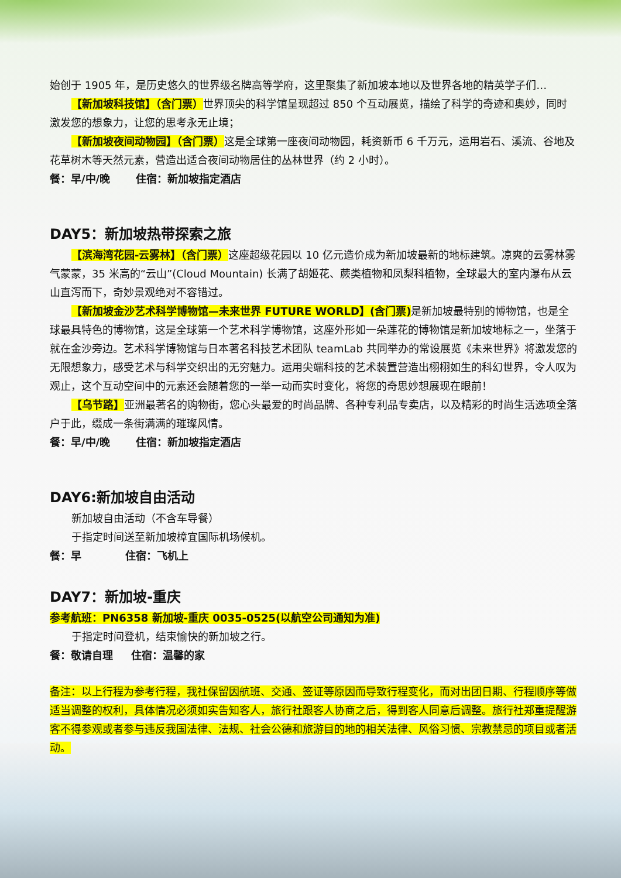始创于 1905 年，是历史悠久的世界级名牌高等学府，这里聚集了新加坡本地以及世界各地的精英学子们…
【新加坡科技馆】（含门票）世界顶尖的科学馆呈现超过 850 个互动展览，描绘了科学的奇迹和奥妙，同时激发您的想象力，让您的思考永无止境；
【新加坡夜间动物园】（含门票）这是全球第一座夜间动物园，耗资新币 6 千万元，运用岩石、溪流、谷地及花草树木等天然元素，营造出适合夜间动物居住的丛林世界（约 2 小时）。
餐：早/中/晚 住宿：新加坡指定酒店
DAY5：新加坡热带探索之旅
【滨海湾花园-云雾林】（含门票）这座超级花园以 10 亿元造价成为新加坡最新的地标建筑。凉爽的云雾林雾气蒙蒙，35 米高的“云山”(Cloud Mountain) 长满了胡姬花、蕨类植物和凤梨科植物，全球最大的室内瀑布从云山直泻而下，奇妙景观绝对不容错过。
【新加坡金沙艺术科学博物馆—未来世界 FUTURE WORLD】(含门票) 是新加坡最特别的博物馆，也是全球最具特色的博物馆，这是全球第一个艺术科学博物馆，这座外形如一朵莲花的博物馆是新加坡地标之一，坐落于就在金沙旁边。艺术科学博物馆与日本著名科技艺术团队 teamLab 共同举办的常设展览《未来世界》将激发您的无限想象力，感受艺术与科学交织出的无穷魅力。运用尖端科技的艺术装置营造出栩栩如生的科幻世界，令人叹为观止，这个互动空间中的元素还会随着您的一举一动而实时变化，将您的奇思妙想展现在眼前！
【乌节路】亚洲最著名的购物街，您心头最爱的时尚品牌、各种专利品专卖店，以及精彩的时尚生活选项全落户于此，缀成一条街满满的璀璨风情。
餐：早/中/晚 住宿：新加坡指定酒店
DAY6:新加坡自由活动
新加坡自由活动（不含车导餐）
于指定时间送至新加坡樟宜国际机场候机。
餐：早 住宿：飞机上
DAY7：新加坡-重庆
参考航班：PN6358 新加坡-重庆 0035-0525(以航空公司通知为准)
于指定时间登机，结束愉快的新加坡之行。
餐：敬请自理 住宿：温馨的家
备注：以上行程为参考行程，我社保留因航班、交通、签证等原因而导致行程变化，而对出团日期、行程顺序等做适当调整的权利，具体情况必须如实告知客人，旅行社跟客人协商之后，得到客人同意后调整。旅行社郑重提醒游客不得参观或者参与违反我国法律、法规、社会公德和旅游目的地的相关法律、风俗习惯、宗教禁忌的项目或者活动。